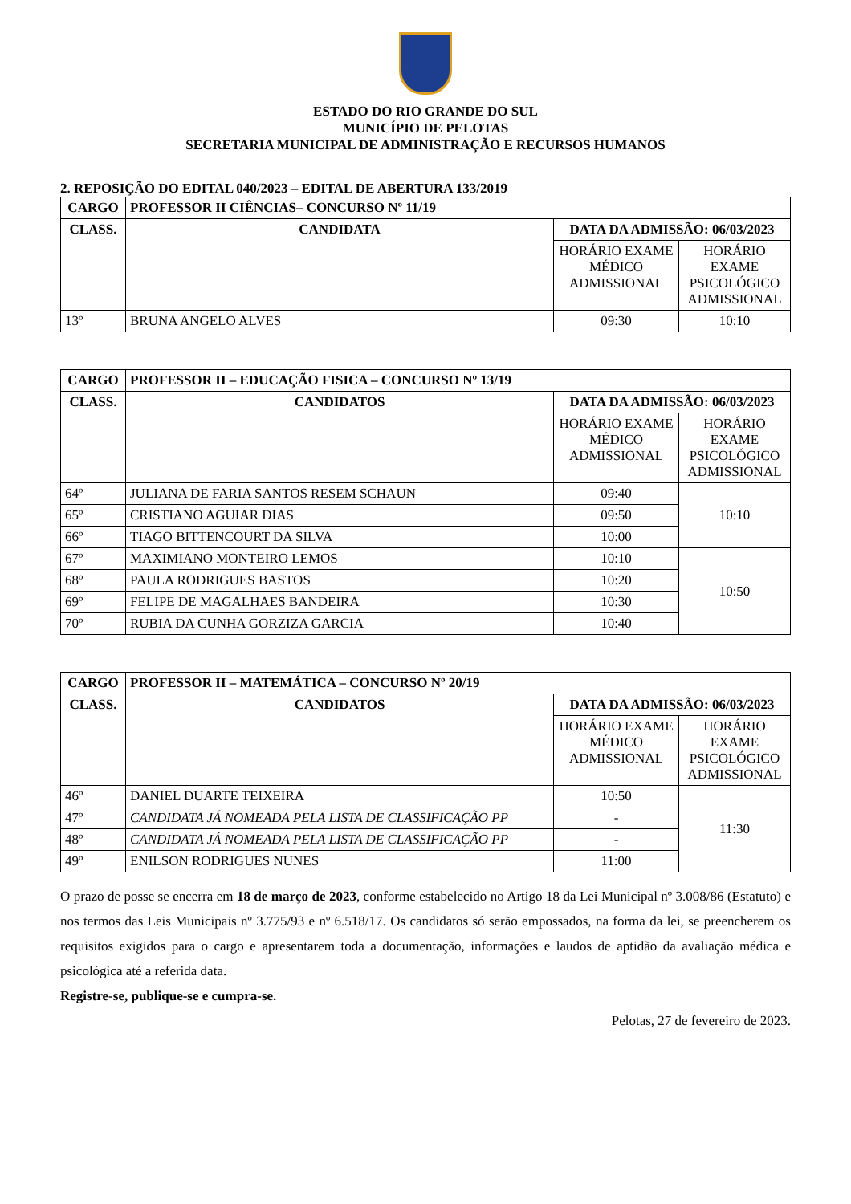ESTADO DO RIO GRANDE DO SUL
MUNICÍPIO DE PELOTAS
SECRETARIA MUNICIPAL DE ADMINISTRAÇÃO E RECURSOS HUMANOS
2. REPOSIÇÃO DO EDITAL 040/2023 – EDITAL DE ABERTURA 133/2019
| CARGO | PROFESSOR II CIÊNCIAS– CONCURSO Nº 11/19 | | |
| --- | --- | --- | --- |
| CLASS. | CANDIDATA | DATA DA ADMISSÃO: 06/03/2023 | |
| | | HORÁRIO EXAME MÉDICO ADMISSIONAL | HORÁRIO EXAME PSICOLÓGICO ADMISSIONAL |
| 13º | BRUNA ANGELO ALVES | 09:30 | 10:10 |
| CARGO | PROFESSOR II – EDUCAÇÃO FISICA – CONCURSO Nº 13/19 | | |
| --- | --- | --- | --- |
| CLASS. | CANDIDATOS | DATA DA ADMISSÃO: 06/03/2023 | |
| | | HORÁRIO EXAME MÉDICO ADMISSIONAL | HORÁRIO EXAME PSICOLÓGICO ADMISSIONAL |
| 64º | JULIANA DE FARIA SANTOS RESEM SCHAUN | 09:40 | 10:10 |
| 65º | CRISTIANO AGUIAR DIAS | 09:50 | |
| 66º | TIAGO BITTENCOURT DA SILVA | 10:00 | |
| 67º | MAXIMIANO MONTEIRO LEMOS | 10:10 | 10:50 |
| 68º | PAULA RODRIGUES BASTOS | 10:20 | |
| 69º | FELIPE DE MAGALHAES BANDEIRA | 10:30 | |
| 70º | RUBIA DA CUNHA GORZIZA GARCIA | 10:40 | |
| CARGO | PROFESSOR II – MATEMÁTICA – CONCURSO Nº 20/19 | | |
| --- | --- | --- | --- |
| CLASS. | CANDIDATOS | DATA DA ADMISSÃO: 06/03/2023 | |
| | | HORÁRIO EXAME MÉDICO ADMISSIONAL | HORÁRIO EXAME PSICOLÓGICO ADMISSIONAL |
| 46º | DANIEL DUARTE TEIXEIRA | 10:50 | 11:30 |
| 47º | CANDIDATA JÁ NOMEADA PELA LISTA DE CLASSIFICAÇÃO PP | - | |
| 48º | CANDIDATA JÁ NOMEADA PELA LISTA DE CLASSIFICAÇÃO PP | - | |
| 49º | ENILSON RODRIGUES NUNES | 11:00 | |
O prazo de posse se encerra em 18 de março de 2023, conforme estabelecido no Artigo 18 da Lei Municipal nº 3.008/86 (Estatuto) e nos termos das Leis Municipais nº 3.775/93 e nº 6.518/17. Os candidatos só serão empossados, na forma da lei, se preencherem os requisitos exigidos para o cargo e apresentarem toda a documentação, informações e laudos de aptidão da avaliação médica e psicológica até a referida data.
Registre-se, publique-se e cumpra-se.
Pelotas, 27 de fevereiro de 2023.